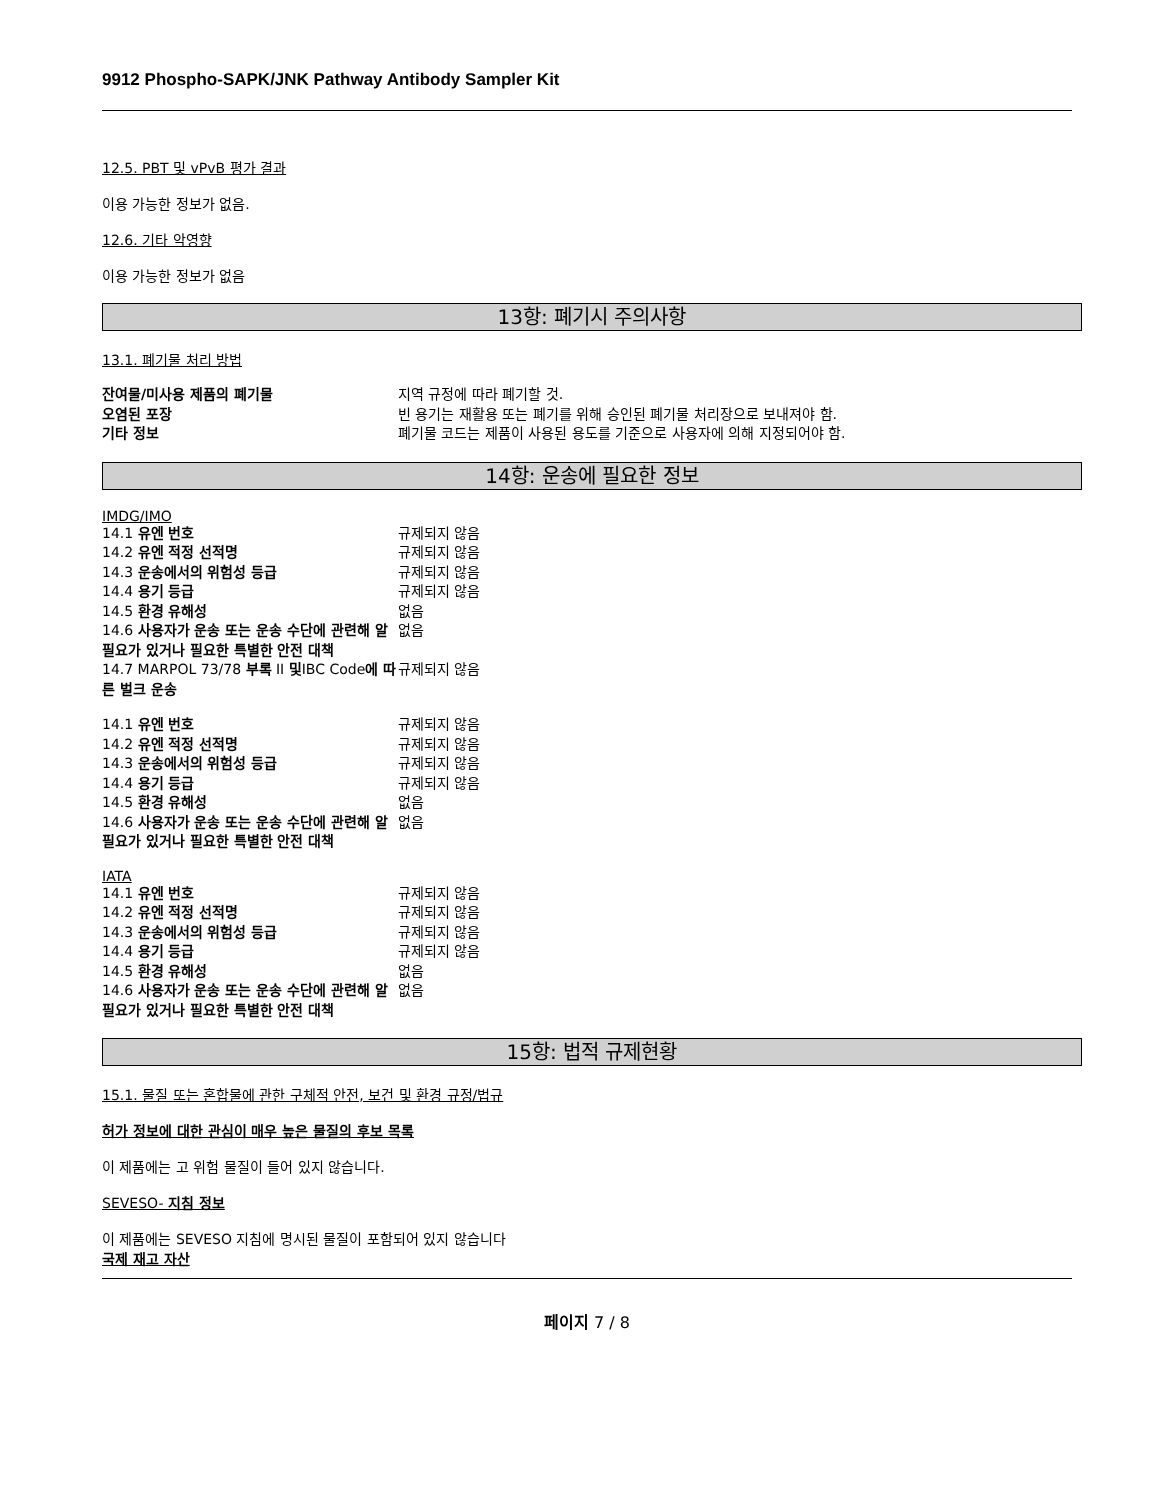9912 Phospho-SAPK/JNK Pathway Antibody Sampler Kit
12.5. PBT 및 vPvB 평가 결과
이용 가능한 정보가 없음.
12.6. 기타 악영향
이용 가능한 정보가 없음
13항: 폐기시 주의사항
13.1. 폐기물 처리 방법
| 잔여물/미사용 제품의 폐기물 | 지역 규정에 따라 폐기할 것. |
| 오염된 포장 | 빈 용기는 재활용 또는 폐기를 위해 승인된 폐기물 처리장으로 보내져야 함. |
| 기타 정보 | 폐기물 코드는 제품이 사용된 용도를 기준으로 사용자에 의해 지정되어야 함. |
14항: 운송에 필요한 정보
IMDG/IMO
| 14.1 유엔 번호 | 규제되지 않음 |
| 14.2 유엔 적정 선적명 | 규제되지 않음 |
| 14.3 운송에서의 위험성 등급 | 규제되지 않음 |
| 14.4 용기 등급 | 규제되지 않음 |
| 14.5 환경 유해성 | 없음 |
| 14.6 사용자가 운송 또는 운송 수단에 관련해 알 필요가 있거나 필요한 특별한 안전 대책 | 없음 |
| 14.7 MARPOL 73/78 부록 II 및 IBC Code 에 따른 벌크 운송 | 규제되지 않음 |
| 14.1 유엔 번호 | 규제되지 않음 |
| 14.2 유엔 적정 선적명 | 규제되지 않음 |
| 14.3 운송에서의 위험성 등급 | 규제되지 않음 |
| 14.4 용기 등급 | 규제되지 않음 |
| 14.5 환경 유해성 | 없음 |
| 14.6 사용자가 운송 또는 운송 수단에 관련해 알 필요가 있거나 필요한 특별한 안전 대책 | 없음 |
IATA
| 14.1 유엔 번호 | 규제되지 않음 |
| 14.2 유엔 적정 선적명 | 규제되지 않음 |
| 14.3 운송에서의 위험성 등급 | 규제되지 않음 |
| 14.4 용기 등급 | 규제되지 않음 |
| 14.5 환경 유해성 | 없음 |
| 14.6 사용자가 운송 또는 운송 수단에 관련해 알 필요가 있거나 필요한 특별한 안전 대책 | 없음 |
15항: 법적 규제현황
15.1. 물질 또는 혼합물에 관한 구체적 안전, 보건 및 환경 규정/법규
허가 정보에 대한 관심이 매우 높은 물질의 후보 목록
이 제품에는 고 위험 물질이 들어 있지 않습니다.
SEVESO- 지침 정보
이 제품에는 SEVESO 지침에 명시된 물질이 포함되어 있지 않습니다
국제 재고 자산
페이지 7 / 8